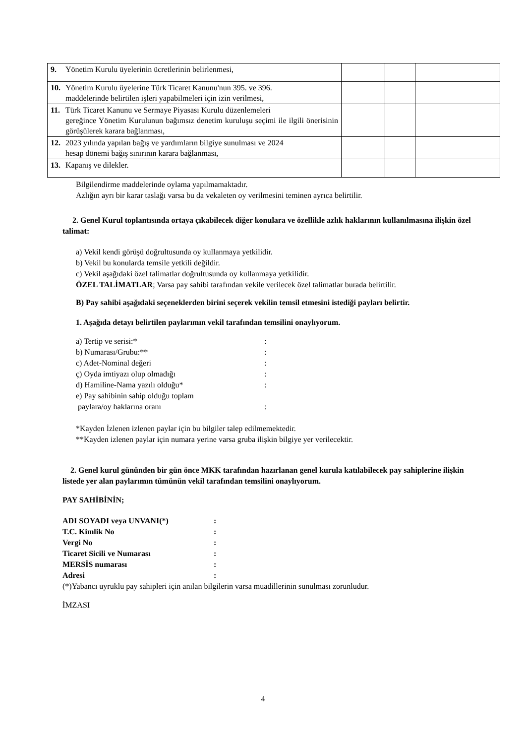| 9. Yönetim Kurulu üyelerinin ücretlerinin belirlenmesi, | | | |
| 10. Yönetim Kurulu üyelerine Türk Ticaret Kanunu'nun 395. ve 396. maddelerinde belirtilen işleri yapabilmeleri için izin verilmesi, | | | |
| 11. Türk Ticaret Kanunu ve Sermaye Piyasası Kurulu düzenlemeleri gereğince Yönetim Kurulunun bağımsız denetim kuruluşu seçimi ile ilgili önerisinin görüşülerek karara bağlanması, | | | |
| 12. 2023 yılında yapılan bağış ve yardımların bilgiye sunulması ve 2024 hesap dönemi bağış sınırının karara bağlanması, | | | |
| 13. Kapanış ve dilekler. | | | |
Bilgilendirme maddelerinde oylama yapılmamaktadır.
Azlığın ayrı bir karar taslağı varsa bu da vekaleten oy verilmesini teminen ayrıca belirtilir.
2. Genel Kurul toplantısında ortaya çıkabilecek diğer konulara ve özellikle azlık haklarının kullanılmasına ilişkin özel talimat:
a) Vekil kendi görüşü doğrultusunda oy kullanmaya yetkilidir.
b) Vekil bu konularda temsile yetkili değildir.
c) Vekil aşağıdaki özel talimatlar doğrultusunda oy kullanmaya yetkilidir.
ÖZEL TALİMATLAR; Varsa pay sahibi tarafından vekile verilecek özel talimatlar burada belirtilir.
B) Pay sahibi aşağıdaki seçeneklerden birini seçerek vekilin temsil etmesini istediği payları belirtir.
1. Aşağıda detayı belirtilen paylarımın vekil tarafından temsilini onaylıyorum.
a) Tertip ve serisi:*:
b) Numarası/Grubu:**:
c) Adet-Nominal değeri:
ç) Oyda imtiyazı olup olmadığı:
d) Hamiline-Nama yazılı olduğu*:
e) Pay sahibinin sahip olduğu toplam
paylara/oy haklarına oranı
:
*Kayden İzlenen izlenen paylar için bu bilgiler talep edilmemektedir.
**Kayden izlenen paylar için numara yerine varsa gruba ilişkin bilgiye yer verilecektir.
2. Genel kurul gününden bir gün önce MKK tarafından hazırlanan genel kurula katılabilecek pay sahiplerine ilişkin listede yer alan paylarımın tümünün vekil tarafından temsilini onaylıyorum.
PAY SAHİBİNİN;
ADI SOYADI veya UNVANI(*):
T.C. Kimlik No:
Vergi No:
Ticaret Sicili ve Numarası:
MERSİS numarası:
Adresi:
(*)Yabancı uyruklu pay sahipleri için anılan bilgilerin varsa muadillerinin sunulması zorunludur.
İMZASI
4